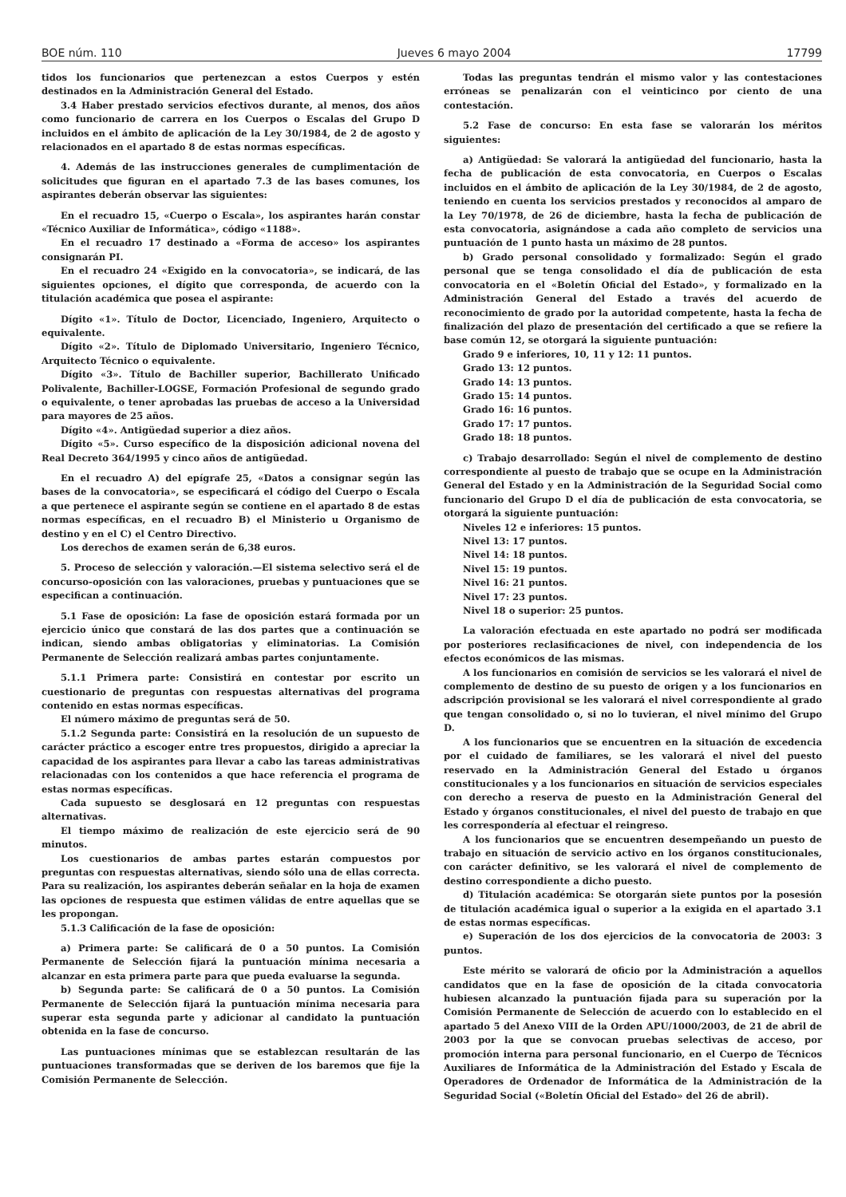BOE núm. 110 Jueves 6 mayo 2004 17799
tidos los funcionarios que pertenezcan a estos Cuerpos y estén destinados en la Administración General del Estado.
3.4 Haber prestado servicios efectivos durante, al menos, dos años como funcionario de carrera en los Cuerpos o Escalas del Grupo D incluidos en el ámbito de aplicación de la Ley 30/1984, de 2 de agosto y relacionados en el apartado 8 de estas normas específicas.
4. Además de las instrucciones generales de cumplimentación de solicitudes que figuran en el apartado 7.3 de las bases comunes, los aspirantes deberán observar las siguientes:
En el recuadro 15, «Cuerpo o Escala», los aspirantes harán constar «Técnico Auxiliar de Informática», código «1188».
En el recuadro 17 destinado a «Forma de acceso» los aspirantes consignarán PI.
En el recuadro 24 «Exigido en la convocatoria», se indicará, de las siguientes opciones, el dígito que corresponda, de acuerdo con la titulación académica que posea el aspirante:
Dígito «1». Título de Doctor, Licenciado, Ingeniero, Arquitecto o equivalente.
Dígito «2». Título de Diplomado Universitario, Ingeniero Técnico, Arquitecto Técnico o equivalente.
Dígito «3». Título de Bachiller superior, Bachillerato Unificado Polivalente, Bachiller-LOGSE, Formación Profesional de segundo grado o equivalente, o tener aprobadas las pruebas de acceso a la Universidad para mayores de 25 años.
Dígito «4». Antigüedad superior a diez años.
Dígito «5». Curso específico de la disposición adicional novena del Real Decreto 364/1995 y cinco años de antigüedad.
En el recuadro A) del epígrafe 25, «Datos a consignar según las bases de la convocatoria», se especificará el código del Cuerpo o Escala a que pertenece el aspirante según se contiene en el apartado 8 de estas normas específicas, en el recuadro B) el Ministerio u Organismo de destino y en el C) el Centro Directivo.
Los derechos de examen serán de 6,38 euros.
5. Proceso de selección y valoración.—El sistema selectivo será el de concurso-oposición con las valoraciones, pruebas y puntuaciones que se especifican a continuación.
5.1 Fase de oposición: La fase de oposición estará formada por un ejercicio único que constará de las dos partes que a continuación se indican, siendo ambas obligatorias y eliminatorias. La Comisión Permanente de Selección realizará ambas partes conjuntamente.
5.1.1 Primera parte: Consistirá en contestar por escrito un cuestionario de preguntas con respuestas alternativas del programa contenido en estas normas específicas.
El número máximo de preguntas será de 50.
5.1.2 Segunda parte: Consistirá en la resolución de un supuesto de carácter práctico a escoger entre tres propuestos, dirigido a apreciar la capacidad de los aspirantes para llevar a cabo las tareas administrativas relacionadas con los contenidos a que hace referencia el programa de estas normas específicas.
Cada supuesto se desglosará en 12 preguntas con respuestas alternativas.
El tiempo máximo de realización de este ejercicio será de 90 minutos.
Los cuestionarios de ambas partes estarán compuestos por preguntas con respuestas alternativas, siendo sólo una de ellas correcta. Para su realización, los aspirantes deberán señalar en la hoja de examen las opciones de respuesta que estimen válidas de entre aquellas que se les propongan.
5.1.3 Calificación de la fase de oposición:
a) Primera parte: Se calificará de 0 a 50 puntos. La Comisión Permanente de Selección fijará la puntuación mínima necesaria a alcanzar en esta primera parte para que pueda evaluarse la segunda.
b) Segunda parte: Se calificará de 0 a 50 puntos. La Comisión Permanente de Selección fijará la puntuación mínima necesaria para superar esta segunda parte y adicionar al candidato la puntuación obtenida en la fase de concurso.
Las puntuaciones mínimas que se establezcan resultarán de las puntuaciones transformadas que se deriven de los baremos que fije la Comisión Permanente de Selección.
Todas las preguntas tendrán el mismo valor y las contestaciones erróneas se penalizarán con el veinticinco por ciento de una contestación.
5.2 Fase de concurso: En esta fase se valorarán los méritos siguientes:
a) Antigüedad: Se valorará la antigüedad del funcionario, hasta la fecha de publicación de esta convocatoria, en Cuerpos o Escalas incluidos en el ámbito de aplicación de la Ley 30/1984, de 2 de agosto, teniendo en cuenta los servicios prestados y reconocidos al amparo de la Ley 70/1978, de 26 de diciembre, hasta la fecha de publicación de esta convocatoria, asignándose a cada año completo de servicios una puntuación de 1 punto hasta un máximo de 28 puntos.
b) Grado personal consolidado y formalizado: Según el grado personal que se tenga consolidado el día de publicación de esta convocatoria en el «Boletín Oficial del Estado», y formalizado en la Administración General del Estado a través del acuerdo de reconocimiento de grado por la autoridad competente, hasta la fecha de finalización del plazo de presentación del certificado a que se refiere la base común 12, se otorgará la siguiente puntuación:
Grado 9 e inferiores, 10, 11 y 12: 11 puntos.
Grado 13: 12 puntos.
Grado 14: 13 puntos.
Grado 15: 14 puntos.
Grado 16: 16 puntos.
Grado 17: 17 puntos.
Grado 18: 18 puntos.
c) Trabajo desarrollado: Según el nivel de complemento de destino correspondiente al puesto de trabajo que se ocupe en la Administración General del Estado y en la Administración de la Seguridad Social como funcionario del Grupo D el día de publicación de esta convocatoria, se otorgará la siguiente puntuación:
Niveles 12 e inferiores: 15 puntos.
Nivel 13: 17 puntos.
Nivel 14: 18 puntos.
Nivel 15: 19 puntos.
Nivel 16: 21 puntos.
Nivel 17: 23 puntos.
Nivel 18 o superior: 25 puntos.
La valoración efectuada en este apartado no podrá ser modificada por posteriores reclasificaciones de nivel, con independencia de los efectos económicos de las mismas.
A los funcionarios en comisión de servicios se les valorará el nivel de complemento de destino de su puesto de origen y a los funcionarios en adscripción provisional se les valorará el nivel correspondiente al grado que tengan consolidado o, si no lo tuvieran, el nivel mínimo del Grupo D.
A los funcionarios que se encuentren en la situación de excedencia por el cuidado de familiares, se les valorará el nivel del puesto reservado en la Administración General del Estado u órganos constitucionales y a los funcionarios en situación de servicios especiales con derecho a reserva de puesto en la Administración General del Estado y órganos constitucionales, el nivel del puesto de trabajo en que les correspondería al efectuar el reingreso.
A los funcionarios que se encuentren desempeñando un puesto de trabajo en situación de servicio activo en los órganos constitucionales, con carácter definitivo, se les valorará el nivel de complemento de destino correspondiente a dicho puesto.
d) Titulación académica: Se otorgarán siete puntos por la posesión de titulación académica igual o superior a la exigida en el apartado 3.1 de estas normas específicas.
e) Superación de los dos ejercicios de la convocatoria de 2003: 3 puntos.
Este mérito se valorará de oficio por la Administración a aquellos candidatos que en la fase de oposición de la citada convocatoria hubiesen alcanzado la puntuación fijada para su superación por la Comisión Permanente de Selección de acuerdo con lo establecido en el apartado 5 del Anexo VIII de la Orden APU/1000/2003, de 21 de abril de 2003 por la que se convocan pruebas selectivas de acceso, por promoción interna para personal funcionario, en el Cuerpo de Técnicos Auxiliares de Informática de la Administración del Estado y Escala de Operadores de Ordenador de Informática de la Administración de la Seguridad Social («Boletín Oficial del Estado» del 26 de abril).